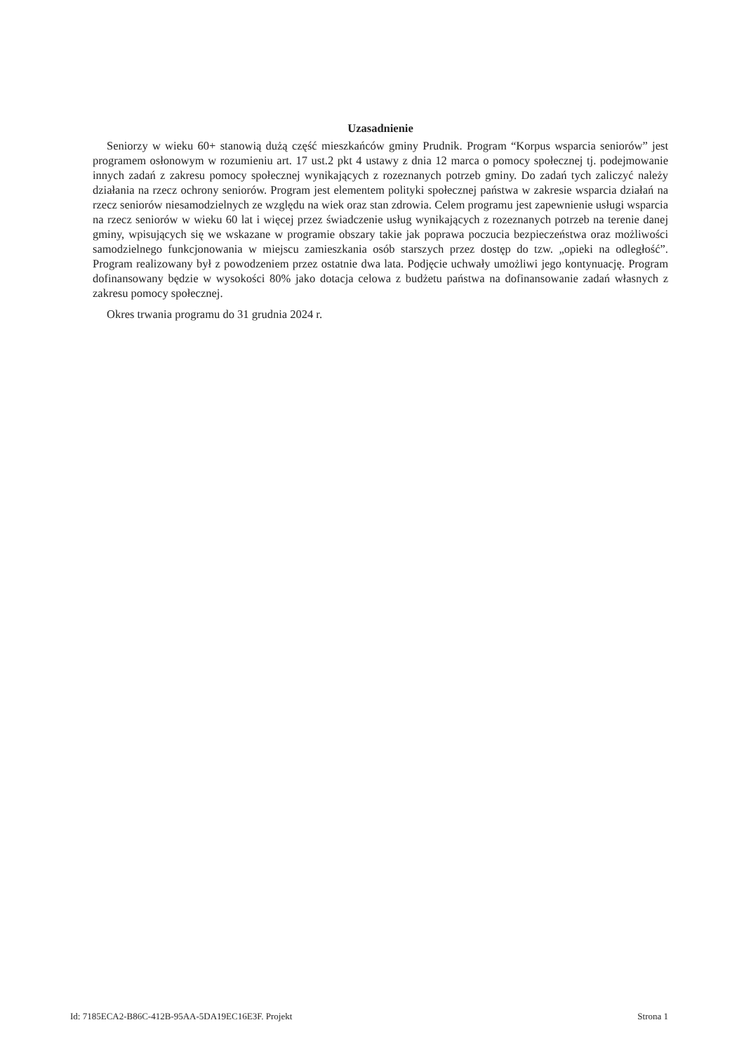Uzasadnienie
Seniorzy w wieku 60+ stanowią dużą część mieszkańców gminy Prudnik. Program “Korpus wsparcia seniorów” jest programem osłonowym w rozumieniu art. 17 ust.2 pkt 4 ustawy z dnia 12 marca o pomocy społecznej tj. podejmowanie innych zadań z zakresu pomocy społecznej wynikających z rozeznanych potrzeb gminy. Do zadań tych zaliczyć należy działania na rzecz ochrony seniorów. Program jest elementem polityki społecznej państwa w zakresie wsparcia działań na rzecz seniorów niesamodzielnych ze względu na wiek oraz stan zdrowia. Celem programu jest zapewnienie usługi wsparcia na rzecz seniorów w wieku 60 lat i więcej przez świadczenie usług wynikających z rozeznanych potrzeb na terenie danej gminy, wpisujących się we wskazane w programie obszary takie jak poprawa poczucia bezpieczeństwa oraz możliwości samodzielnego funkcjonowania w miejscu zamieszkania osób starszych przez dostęp do tzw. „opieki na odległość”. Program realizowany był z powodzeniem przez ostatnie dwa lata. Podjęcie uchwały umożliwi jego kontynuację. Program dofinansowany będzie w wysokości 80% jako dotacja celowa z budżetu państwa na dofinansowanie zadań własnych z zakresu pomocy społecznej.
Okres trwania programu do 31 grudnia 2024 r.
Id: 7185ECA2-B86C-412B-95AA-5DA19EC16E3F. Projekt Strona 1